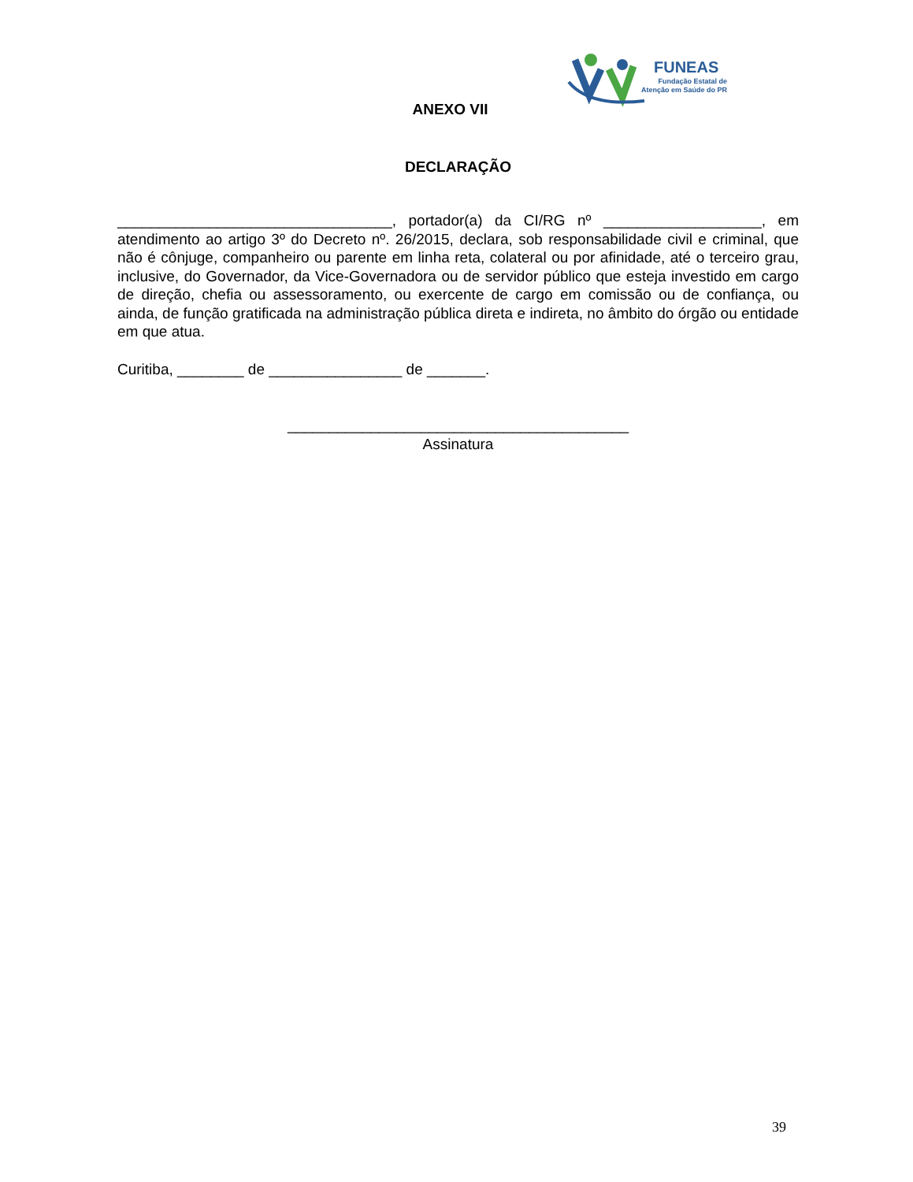FUNEAS
Fundação Estatal de
Atenção em Saúde do PR
ANEXO VII
DECLARAÇÃO
_________________________________, portador(a) da CI/RG nº ___________________, em atendimento ao artigo 3º do Decreto nº. 26/2015, declara, sob responsabilidade civil e criminal, que não é cônjuge, companheiro ou parente em linha reta, colateral ou por afinidade, até o terceiro grau, inclusive, do Governador, da Vice-Governadora ou de servidor público que esteja investido em cargo de direção, chefia ou assessoramento, ou exercente de cargo em comissão ou de confiança, ou ainda, de função gratificada na administração pública direta e indireta, no âmbito do órgão ou entidade em que atua.
Curitiba, ________ de ________________ de _______.
_________________________________________
Assinatura
39